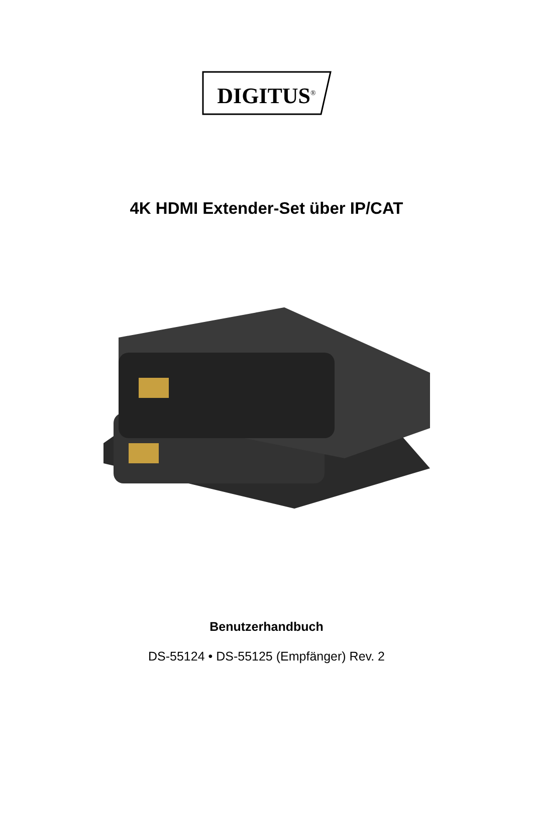DIGITUS<sup>®</sup>
4K HDMI Extender-Set über IP/CAT
Benutzerhandbuch
DS-55124 • DS-55125 (Empfänger) Rev. 2